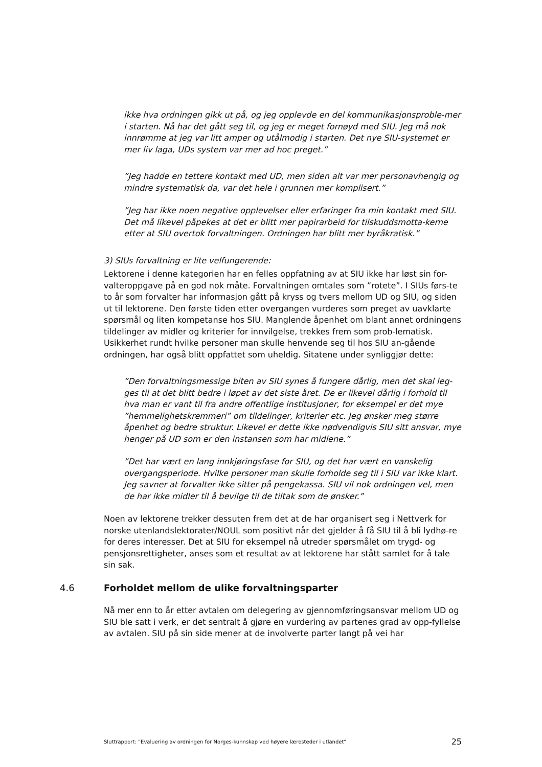ikke hva ordningen gikk ut på, og jeg opplevde en del kommunikasjonsproble-mer i starten. Nå har det gått seg til, og jeg er meget fornøyd med SIU. Jeg må nok innrømme at jeg var litt amper og utålmodig i starten. Det nye SIU-systemet er mer liv laga, UDs system var mer ad hoc preget.”
”Jeg hadde en tettere kontakt med UD, men siden alt var mer personavhengig og mindre systematisk da, var det hele i grunnen mer komplisert.”
”Jeg har ikke noen negative opplevelser eller erfaringer fra min kontakt med SIU. Det må likevel påpekes at det er blitt mer papirarbeid for tilskuddsmotta-kerne etter at SIU overtok forvaltningen. Ordningen har blitt mer byråkratisk.”
3) SIUs forvaltning er lite velfungerende:
Lektorene i denne kategorien har en felles oppfatning av at SIU ikke har løst sin for-valteroppgave på en god nok måte. Forvaltningen omtales som ”rotete”. I SIUs førs-te to år som forvalter har informasjon gått på kryss og tvers mellom UD og SIU, og siden ut til lektorene. Den første tiden etter overgangen vurderes som preget av uavklarte spørsmål og liten kompetanse hos SIU. Manglende åpenhet om blant annet ordningens tildelinger av midler og kriterier for innvilgelse, trekkes frem som prob-lematisk. Usikkerhet rundt hvilke personer man skulle henvende seg til hos SIU an-gående ordningen, har også blitt oppfattet som uheldig. Sitatene under synliggjør dette:
”Den forvaltningsmessige biten av SIU synes å fungere dårlig, men det skal leg-ges til at det blitt bedre i løpet av det siste året. De er likevel dårlig i forhold til hva man er vant til fra andre offentlige institusjoner, for eksempel er det mye ”hemmelighetskremmeri” om tildelinger, kriterier etc. Jeg ønsker meg større åpenhet og bedre struktur. Likevel er dette ikke nødvendigvis SIU sitt ansvar, mye henger på UD som er den instansen som har midlene.”
”Det har vært en lang innkjøringsfase for SIU, og det har vært en vanskelig overgangsperiode. Hvilke personer man skulle forholde seg til i SIU var ikke klart. Jeg savner at forvalter ikke sitter på pengekassa. SIU vil nok ordningen vel, men de har ikke midler til å bevilge til de tiltak som de ønsker.”
Noen av lektorene trekker dessuten frem det at de har organisert seg i Nettverk for norske utenlandslektorater/NOUL som positivt når det gjelder å få SIU til å bli lydhø-re for deres interesser. Det at SIU for eksempel nå utreder spørsmålet om trygd- og pensjonsrettigheter, anses som et resultat av at lektorene har stått samlet for å tale sin sak.
4.6 Forholdet mellom de ulike forvaltningsparter
Nå mer enn to år etter avtalen om delegering av gjennomføringsansvar mellom UD og SIU ble satt i verk, er det sentralt å gjøre en vurdering av partenes grad av opp-fyllelse av avtalen. SIU på sin side mener at de involverte parter langt på vei har
Sluttrapport: ”Evaluering av ordningen for Norges-kunnskap ved høyere læresteder i utlandet” 25